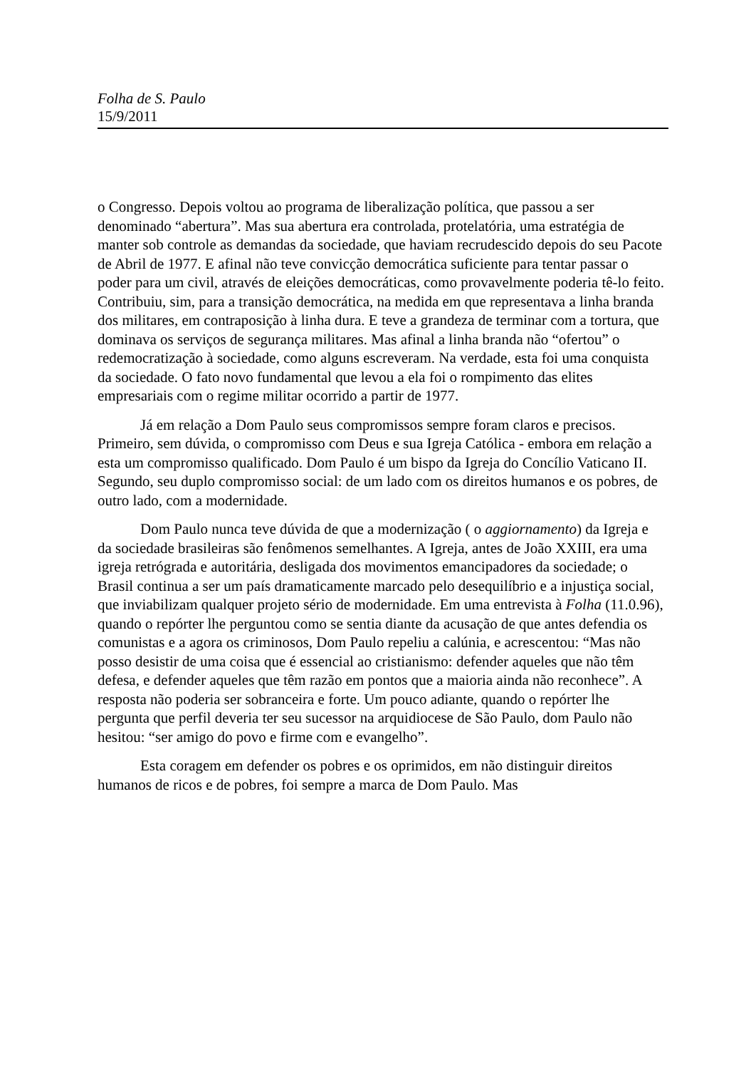Folha de S. Paulo
15/9/2011
o Congresso. Depois voltou ao programa de liberalização política, que passou a ser denominado “abertura”. Mas sua abertura era controlada, protelatória, uma estratégia de manter sob controle as demandas da sociedade, que haviam recrudescido depois do seu Pacote de Abril de 1977. E afinal não teve convicção democrática suficiente para tentar passar o poder para um civil, através de eleições democráticas, como provavelmente poderia tê-lo feito. Contribuiu, sim, para a transição democrática, na medida em que representava a linha branda dos militares, em contraposição à linha dura. E teve a grandeza de terminar com a tortura, que dominava os serviços de segurança militares. Mas afinal a linha branda não “ofertou” o redemocratização à sociedade, como alguns escreveram. Na verdade, esta foi uma conquista da sociedade. O fato novo fundamental que levou a ela foi o rompimento das elites empresariais com o regime militar ocorrido a partir de 1977.
Já em relação a Dom Paulo seus compromissos sempre foram claros e precisos. Primeiro, sem dúvida, o compromisso com Deus e sua Igreja Católica - embora em relação a esta um compromisso qualificado. Dom Paulo é um bispo da Igreja do Concílio Vaticano II. Segundo, seu duplo compromisso social: de um lado com os direitos humanos e os pobres, de outro lado, com a modernidade.
Dom Paulo nunca teve dúvida de que a modernização ( o aggiornamento) da Igreja e da sociedade brasileiras são fenômenos semelhantes. A Igreja, antes de João XXIII, era uma igreja retrógrada e autoritária, desligada dos movimentos emancipadores da sociedade; o Brasil continua a ser um país dramaticamente marcado pelo desequilíbrio e a injustiça social, que inviabilizam qualquer projeto sério de modernidade. Em uma entrevista à Folha (11.0.96), quando o repórter lhe perguntou como se sentia diante da acusação de que antes defendia os comunistas e a agora os criminosos, Dom Paulo repeliu a calúnia, e acrescentou: “Mas não posso desistir de uma coisa que é essencial ao cristianismo: defender aqueles que não têm defesa, e defender aqueles que têm razão em pontos que a maioria ainda não reconhece”. A resposta não poderia ser sobranceira e forte. Um pouco adiante, quando o repórter lhe pergunta que perfil deveria ter seu sucessor na arquidiocese de São Paulo, dom Paulo não hesitou: “ser amigo do povo e firme com e evangelho”.
Esta coragem em defender os pobres e os oprimidos, em não distinguir direitos humanos de ricos e de pobres, foi sempre a marca de Dom Paulo. Mas